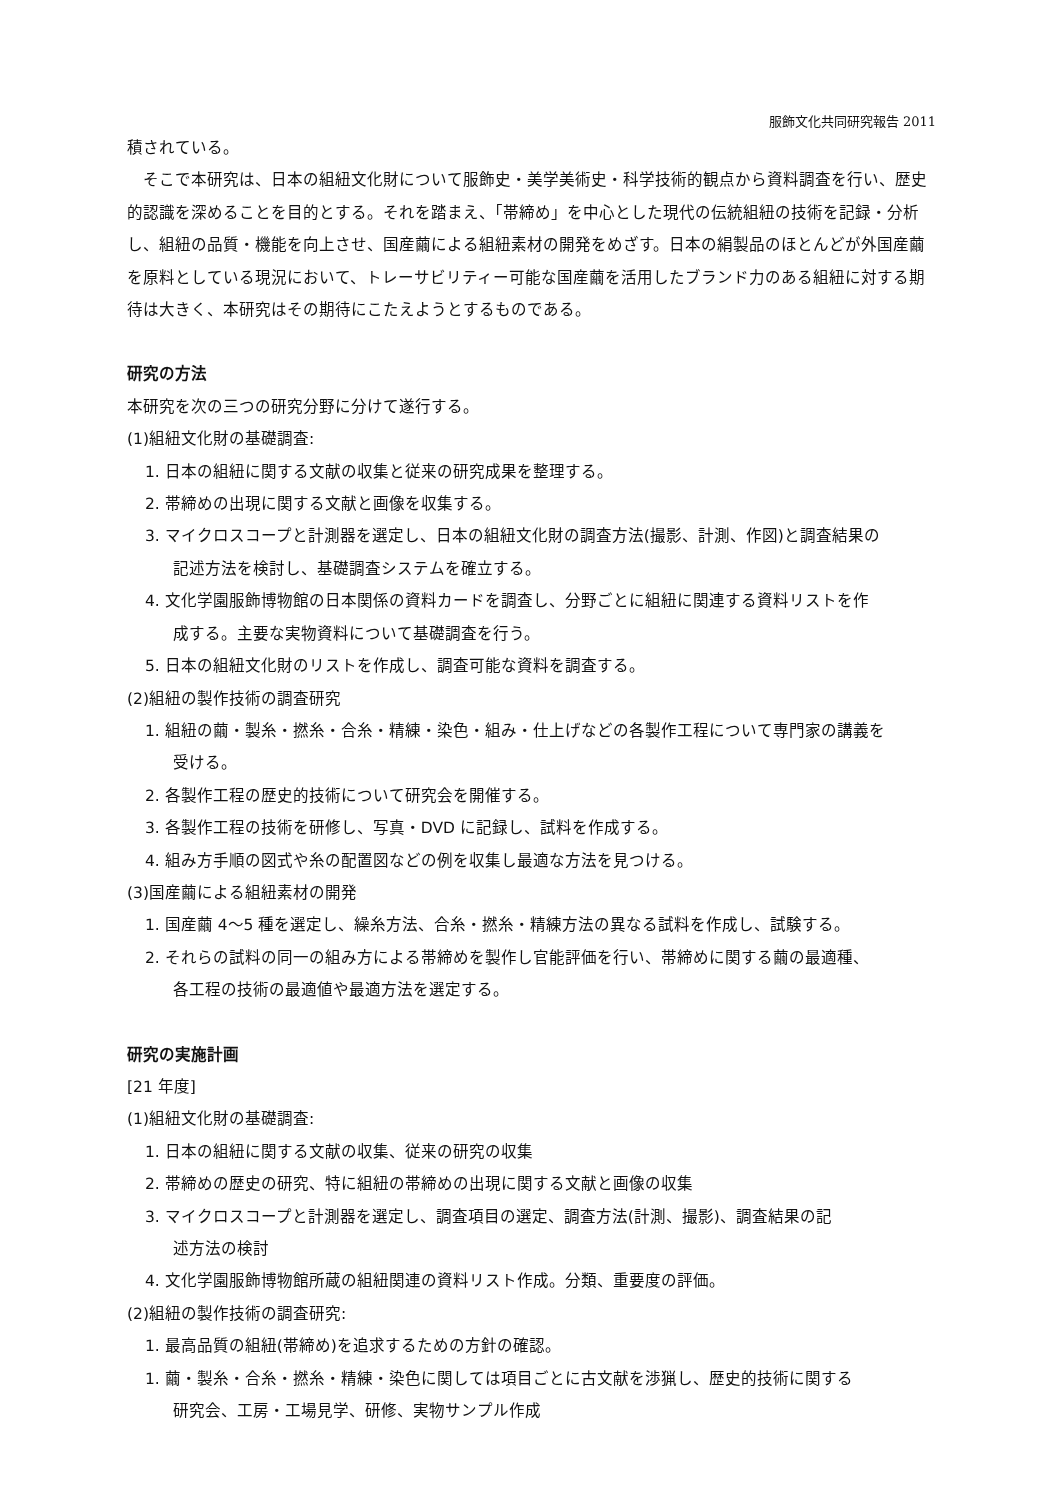服飾文化共同研究報告 2011
積されている。
そこで本研究は、日本の組紐文化財について服飾史・美学美術史・科学技術的観点から資料調査を行い、歴史的認識を深めることを目的とする。それを踏まえ、「帯締め」を中心とした現代の伝統組紐の技術を記録・分析し、組紐の品質・機能を向上させ、国産繭による組紐素材の開発をめざす。日本の絹製品のほとんどが外国産繭を原料としている現況において、トレーサビリティー可能な国産繭を活用したブランド力のある組紐に対する期待は大きく、本研究はその期待にこたえようとするものである。
研究の方法
本研究を次の三つの研究分野に分けて遂行する。
(1)組紐文化財の基礎調査:
1. 日本の組紐に関する文献の収集と従来の研究成果を整理する。
2. 帯締めの出現に関する文献と画像を収集する。
3. マイクロスコープと計測器を選定し、日本の組紐文化財の調査方法(撮影、計測、作図)と調査結果の
記述方法を検討し、基礎調査システムを確立する。
4. 文化学園服飾博物館の日本関係の資料カードを調査し、分野ごとに組紐に関連する資料リストを作
成する。主要な実物資料について基礎調査を行う。
5. 日本の組紐文化財のリストを作成し、調査可能な資料を調査する。
(2)組紐の製作技術の調査研究
1. 組紐の繭・製糸・撚糸・合糸・精練・染色・組み・仕上げなどの各製作工程について専門家の講義を
受ける。
2. 各製作工程の歴史的技術について研究会を開催する。
3. 各製作工程の技術を研修し、写真・DVD に記録し、試料を作成する。
4. 組み方手順の図式や糸の配置図などの例を収集し最適な方法を見つける。
(3)国産繭による組紐素材の開発
1. 国産繭 4～5 種を選定し、繰糸方法、合糸・撚糸・精練方法の異なる試料を作成し、試験する。
2. それらの試料の同一の組み方による帯締めを製作し官能評価を行い、帯締めに関する繭の最適種、
各工程の技術の最適値や最適方法を選定する。
研究の実施計画
[21 年度]
(1)組紐文化財の基礎調査:
1. 日本の組紐に関する文献の収集、従来の研究の収集
2. 帯締めの歴史の研究、特に組紐の帯締めの出現に関する文献と画像の収集
3. マイクロスコープと計測器を選定し、調査項目の選定、調査方法(計測、撮影)、調査結果の記
述方法の検討
4. 文化学園服飾博物館所蔵の組紐関連の資料リスト作成。分類、重要度の評価。
(2)組紐の製作技術の調査研究:
1. 最高品質の組紐(帯締め)を追求するための方針の確認。
1. 繭・製糸・合糸・撚糸・精練・染色に関しては項目ごとに古文献を渉猟し、歴史的技術に関する
研究会、工房・工場見学、研修、実物サンプル作成